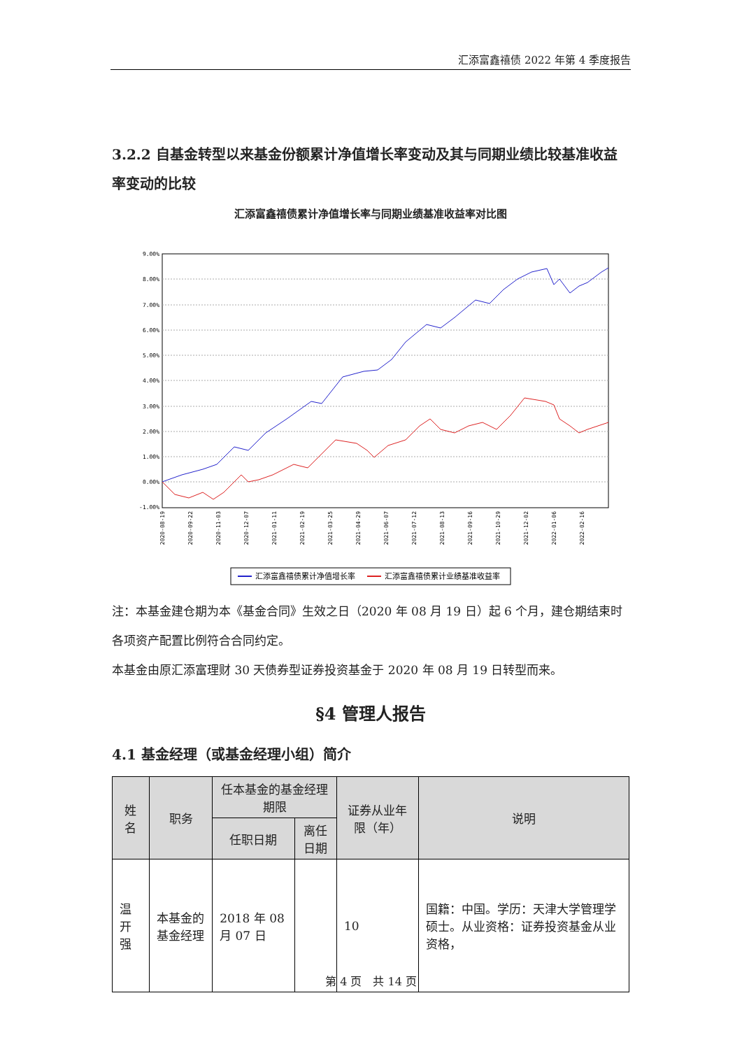汇添富鑫禧债 2022 年第 4 季度报告
3.2.2 自基金转型以来基金份额累计净值增长率变动及其与同期业绩比较基准收益率变动的比较
汇添富鑫禧债累计净值增长率与同期业绩基准收益率对比图
9.00%
8.00%
7.00%
6.00%
5.00%
4.00%
3.00%
2.00%
1.00%
0.00%
-1.00%
2020-08-19
2020-09-22
2020-11-03
2020-12-07
2021-01-11
2021-02-19
2021-03-25
2021-04-29
2021-06-07
2021-07-12
2021-08-13
2021-09-16
2021-10-29
2021-12-02
2022-01-06
2022-02-16
汇添富鑫禧债累计净值增长率
汇添富鑫禧债累计业绩基准收益率
注：本基金建仓期为本《基金合同》生效之日（2020 年 08 月 19 日）起 6 个月，建仓期结束时各项资产配置比例符合合同约定。
本基金由原汇添富理财 30 天债券型证券投资基金于 2020 年 08 月 19 日转型而来。
§4 管理人报告
4.1 基金经理（或基金经理小组）简介
| 姓名 | 职务 | 任本基金的基金经理期限 | | 证券从业年限（年） | 说明 |
| --- | --- | --- | --- | --- | --- |
| | | 任职日期 | 离任日期 | | |
| 温开强 | 本基金的基金经理 | 2018 年 08 月 07 日 | | 10 | 国籍：中国。学历：天津大学管理学硕士。从业资格：证券投资基金从业资格， |
第 4 页　共 14 页